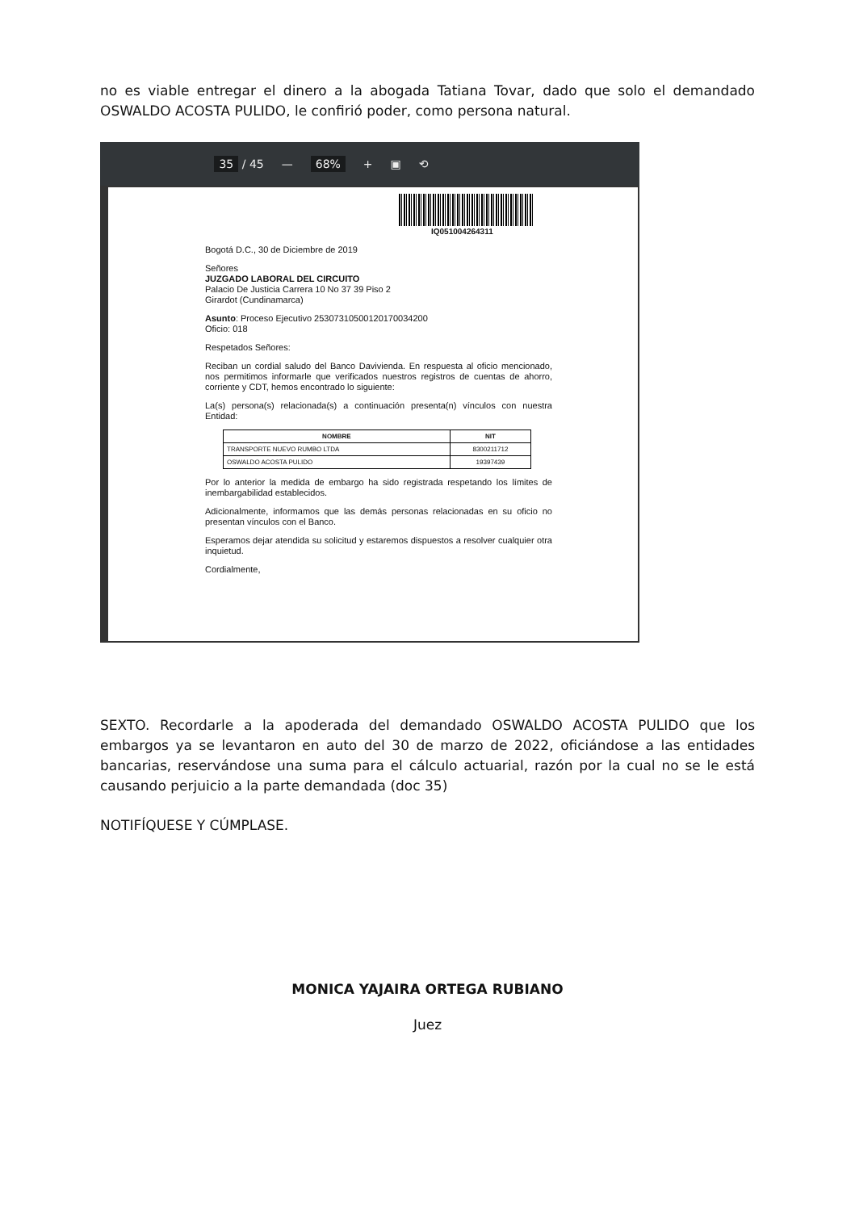no es viable entregar el dinero a la abogada Tatiana Tovar, dado que solo el demandado OSWALDO ACOSTA PULIDO, le confirió poder, como persona natural.
35 / 45 — 68% + ▣ ⟲
IQ051004264311
Bogotá D.C., 30 de Diciembre de 2019
Señores
JUZGADO LABORAL DEL CIRCUITO
Palacio De Justicia Carrera 10 No 37 39 Piso 2
Girardot (Cundinamarca)
Asunto: Proceso Ejecutivo 25307310500120170034200
Oficio: 018
Respetados Señores:
Reciban un cordial saludo del Banco Davivienda. En respuesta al oficio mencionado, nos permitimos informarle que verificados nuestros registros de cuentas de ahorro, corriente y CDT, hemos encontrado lo siguiente:
La(s) persona(s) relacionada(s) a continuación presenta(n) vínculos con nuestra Entidad:
| NOMBRE | NIT |
| --- | --- |
| TRANSPORTE NUEVO RUMBO LTDA | 8300211712 |
| OSWALDO ACOSTA PULIDO | 19397439 |
Por lo anterior la medida de embargo ha sido registrada respetando los límites de inembargabilidad establecidos.
Adicionalmente, informamos que las demás personas relacionadas en su oficio no presentan vínculos con el Banco.
Esperamos dejar atendida su solicitud y estaremos dispuestos a resolver cualquier otra inquietud.
Cordialmente,
SEXTO. Recordarle a la apoderada del demandado OSWALDO ACOSTA PULIDO que los embargos ya se levantaron en auto del 30 de marzo de 2022, oficiándose a las entidades bancarias, reservándose una suma para el cálculo actuarial, razón por la cual no se le está causando perjuicio a la parte demandada (doc 35)
NOTIFÍQUESE Y CÚMPLASE.
MONICA YAJAIRA ORTEGA RUBIANO
Juez